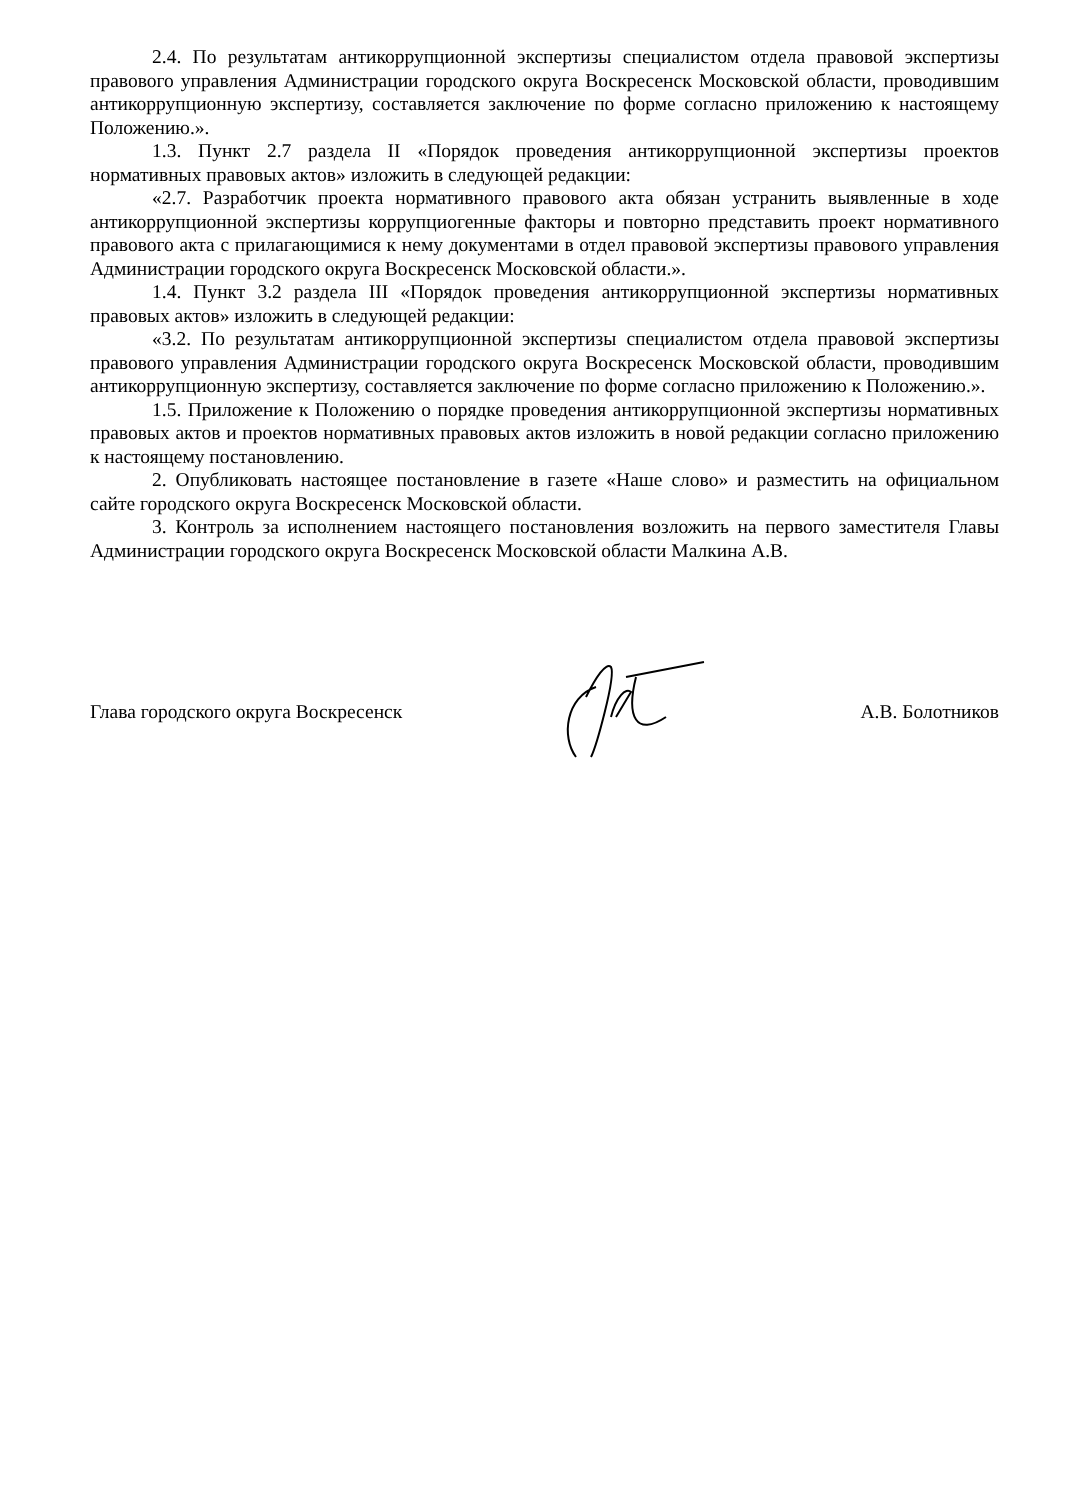2.4. По результатам антикоррупционной экспертизы специалистом отдела правовой экспертизы правового управления Администрации городского округа Воскресенск Московской области, проводившим антикоррупционную экспертизу, составляется заключение по форме согласно приложению к настоящему Положению.».
1.3. Пункт 2.7 раздела II «Порядок проведения антикоррупционной экспертизы проектов нормативных правовых актов» изложить в следующей редакции:
«2.7. Разработчик проекта нормативного правового акта обязан устранить выявленные в ходе антикоррупционной экспертизы коррупциогенные факторы и повторно представить проект нормативного правового акта с прилагающимися к нему документами в отдел правовой экспертизы правового управления Администрации городского округа Воскресенск Московской области.».
1.4. Пункт 3.2 раздела III «Порядок проведения антикоррупционной экспертизы нормативных правовых актов» изложить в следующей редакции:
«3.2. По результатам антикоррупционной экспертизы специалистом отдела правовой экспертизы правового управления Администрации городского округа Воскресенск Московской области, проводившим антикоррупционную экспертизу, составляется заключение по форме согласно приложению к Положению.».
1.5. Приложение к Положению о порядке проведения антикоррупционной экспертизы нормативных правовых актов и проектов нормативных правовых актов изложить в новой редакции согласно приложению к настоящему постановлению.
2. Опубликовать настоящее постановление в газете «Наше слово» и разместить на официальном сайте городского округа Воскресенск Московской области.
3. Контроль за исполнением настоящего постановления возложить на первого заместителя Главы Администрации городского округа Воскресенск Московской области Малкина А.В.
Глава городского округа Воскресенск А.В. Болотников